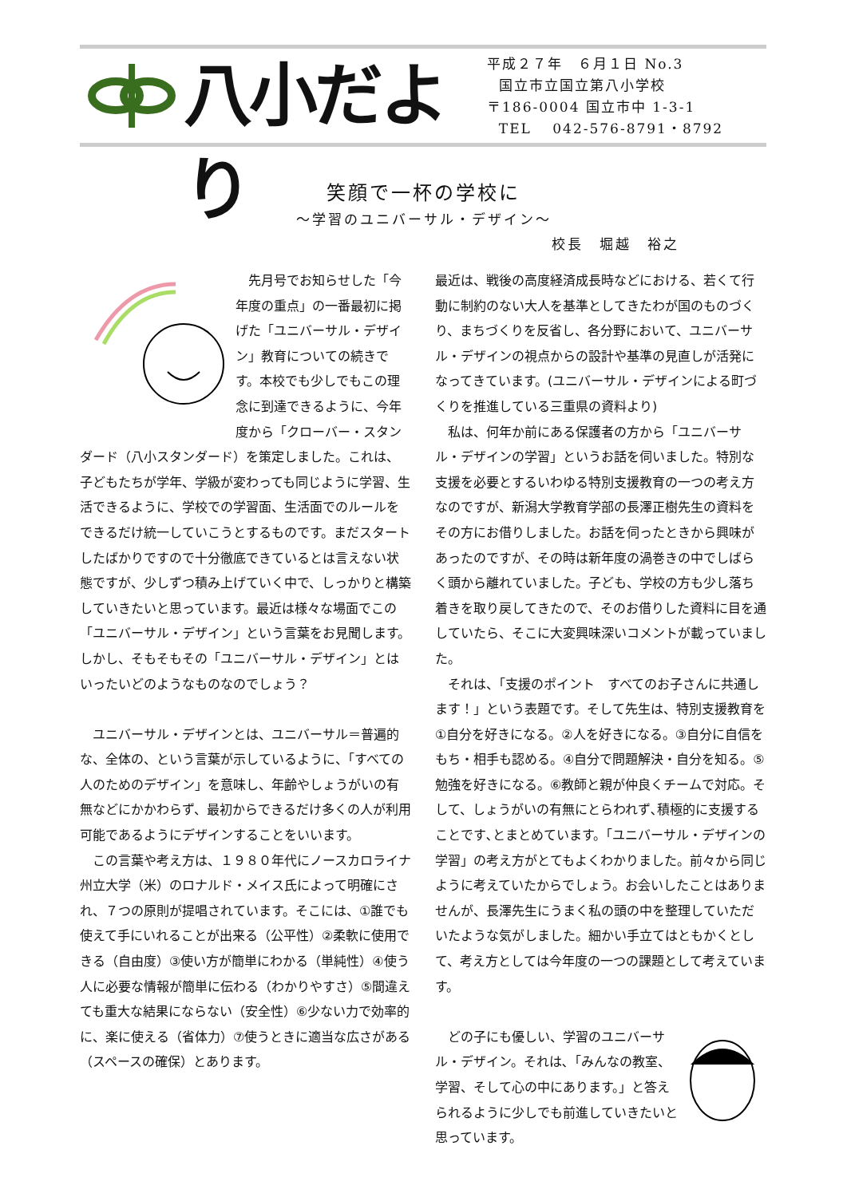八小だより
平成２７年　６月１日 No.3
国立市立国立第八小学校
〒186-0004 国立市中 1-3-1
TEL　 042-576-8791・8792
笑顔で一杯の学校に
～学習のユニバーサル・デザイン～
校長　堀越　裕之
　先月号でお知らせした「今年度の重点」の一番最初に掲げた「ユニバーサル・デザイン」教育についての続きです。本校でも少しでもこの理念に到達できるように、今年度から「クローバー・スタンダード（八小スタンダード）を策定しました。これは、子どもたちが学年、学級が変わっても同じように学習、生活できるように、学校での学習面、生活面でのルールをできるだけ統一していこうとするものです。まだスタートしたばかりですので十分徹底できているとは言えない状態ですが、少しずつ積み上げていく中で、しっかりと構築していきたいと思っています。最近は様々な場面でこの「ユニバーサル・デザイン」という言葉をお見聞します。しかし、そもそもその「ユニバーサル・デザイン」とはいったいどのようなものなのでしょう？
　ユニバーサル・デザインとは、ユニバーサル＝普遍的な、全体の、という言葉が示しているように、「すべての人のためのデザイン」を意味し、年齢やしょうがいの有無などにかかわらず、最初からできるだけ多くの人が利用可能であるようにデザインすることをいいます。
　この言葉や考え方は、１９８０年代にノースカロライナ州立大学（米）のロナルド・メイス氏によって明確にされ、７つの原則が提唱されています。そこには、①誰でも使えて手にいれることが出来る（公平性）②柔軟に使用できる（自由度）③使い方が簡単にわかる（単純性）④使う人に必要な情報が簡単に伝わる（わかりやすさ）⑤間違えても重大な結果にならない（安全性）⑥少ない力で効率的に、楽に使える（省体力）⑦使うときに適当な広さがある（スペースの確保）とあります。
最近は、戦後の高度経済成長時などにおける、若くて行動に制約のない大人を基準としてきたわが国のものづくり、まちづくりを反省し、各分野において、ユニバーサル・デザインの視点からの設計や基準の見直しが活発になってきています。(ユニバーサル・デザインによる町づくりを推進している三重県の資料より)
　私は、何年か前にある保護者の方から「ユニバーサル・デザインの学習」というお話を伺いました。特別な支援を必要とするいわゆる特別支援教育の一つの考え方なのですが、新潟大学教育学部の長澤正樹先生の資料をその方にお借りしました。お話を伺ったときから興味があったのですが、その時は新年度の渦巻きの中でしばらく頭から離れていました。子ども、学校の方も少し落ち着きを取り戻してきたので、そのお借りした資料に目を通していたら、そこに大変興味深いコメントが載っていました。
　それは、「支援のポイント　すべてのお子さんに共通します！」という表題です。そして先生は、特別支援教育を①自分を好きになる。②人を好きになる。③自分に自信をもち・相手も認める。④自分で問題解決・自分を知る。⑤勉強を好きになる。⑥教師と親が仲良くチームで対応。そして、しょうがいの有無にとらわれず､積極的に支援することです､とまとめています。「ユニバーサル・デザインの学習」の考え方がとてもよくわかりました。前々から同じように考えていたからでしょう。お会いしたことはありませんが、長澤先生にうまく私の頭の中を整理していただいたような気がしました。細かい手立てはともかくとして、考え方としては今年度の一つの課題として考えています。
　どの子にも優しい、学習のユニバーサル・デザイン。それは､「みんなの教室、学習、そして心の中にあります。」と答えられるように少しでも前進していきたいと思っています。